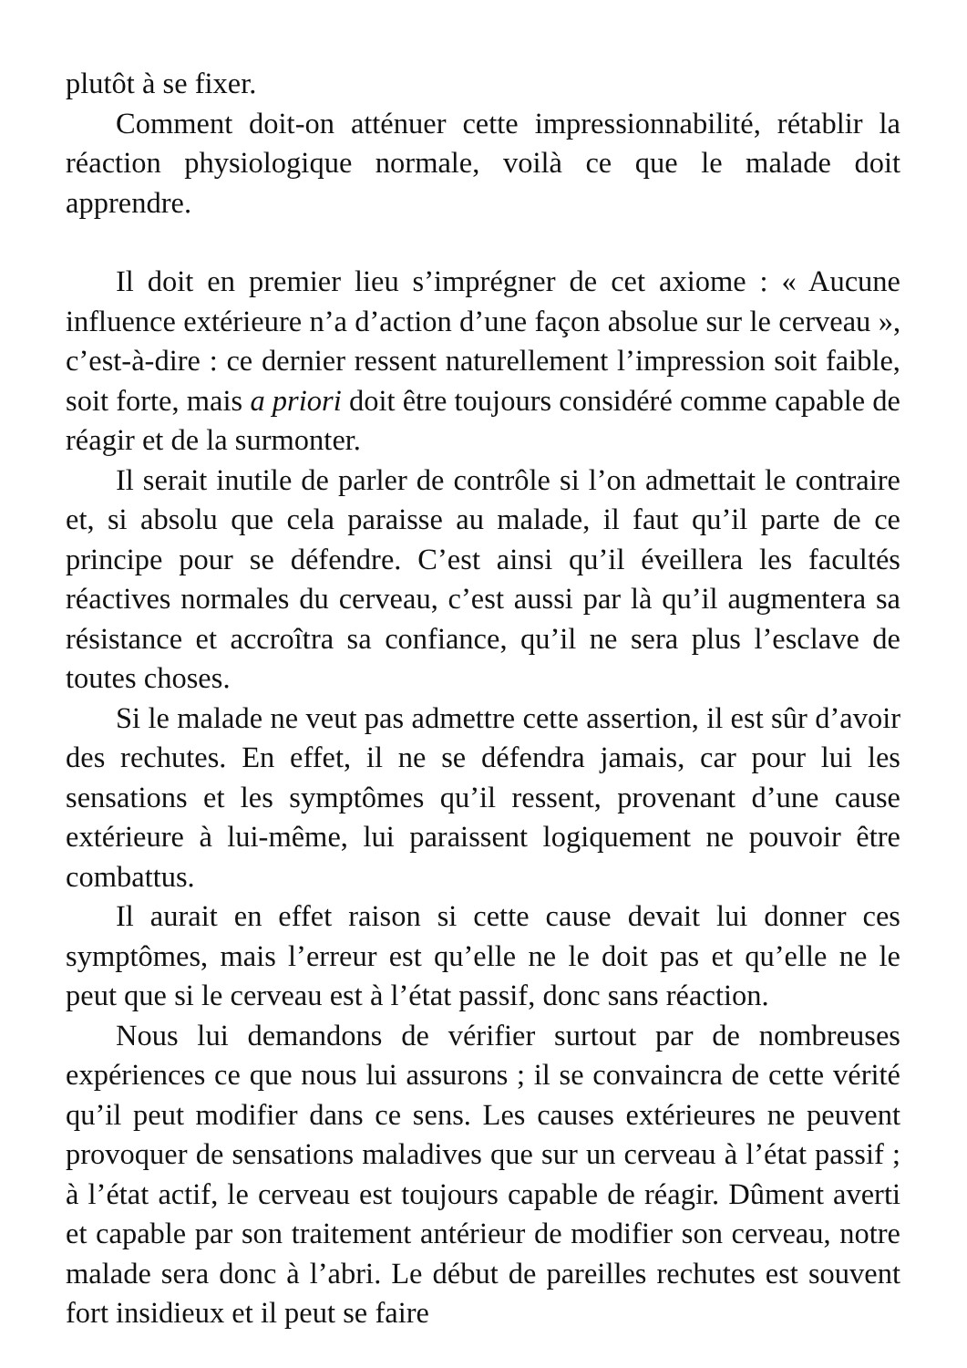plutôt à se fixer.
Comment doit-on atténuer cette impressionnabilité, rétablir la réaction physiologique normale, voilà ce que le malade doit apprendre.
Il doit en premier lieu s’imprégner de cet axiome : « Aucune influence extérieure n’a d’action d’une façon absolue sur le cerveau », c’est-à-dire : ce dernier ressent naturellement l’impression soit faible, soit forte, mais a priori doit être toujours considéré comme capable de réagir et de la surmonter.
Il serait inutile de parler de contrôle si l’on admettait le contraire et, si absolu que cela paraisse au malade, il faut qu’il parte de ce principe pour se défendre. C’est ainsi qu’il éveillera les facultés réactives normales du cerveau, c’est aussi par là qu’il augmentera sa résistance et accroîtra sa confiance, qu’il ne sera plus l’esclave de toutes choses.
Si le malade ne veut pas admettre cette assertion, il est sûr d’avoir des rechutes. En effet, il ne se défendra jamais, car pour lui les sensations et les symptômes qu’il ressent, provenant d’une cause extérieure à lui-même, lui paraissent logiquement ne pouvoir être combattus.
Il aurait en effet raison si cette cause devait lui donner ces symptômes, mais l’erreur est qu’elle ne le doit pas et qu’elle ne le peut que si le cerveau est à l’état passif, donc sans réaction.
Nous lui demandons de vérifier surtout par de nombreuses expériences ce que nous lui assurons ; il se convaincra de cette vérité qu’il peut modifier dans ce sens. Les causes extérieures ne peuvent provoquer de sensations maladives que sur un cerveau à l’état passif ; à l’état actif, le cerveau est toujours capable de réagir. Dûment averti et capable par son traitement antérieur de modifier son cerveau, notre malade sera donc à l’abri. Le début de pareilles rechutes est souvent fort insidieux et il peut se faire